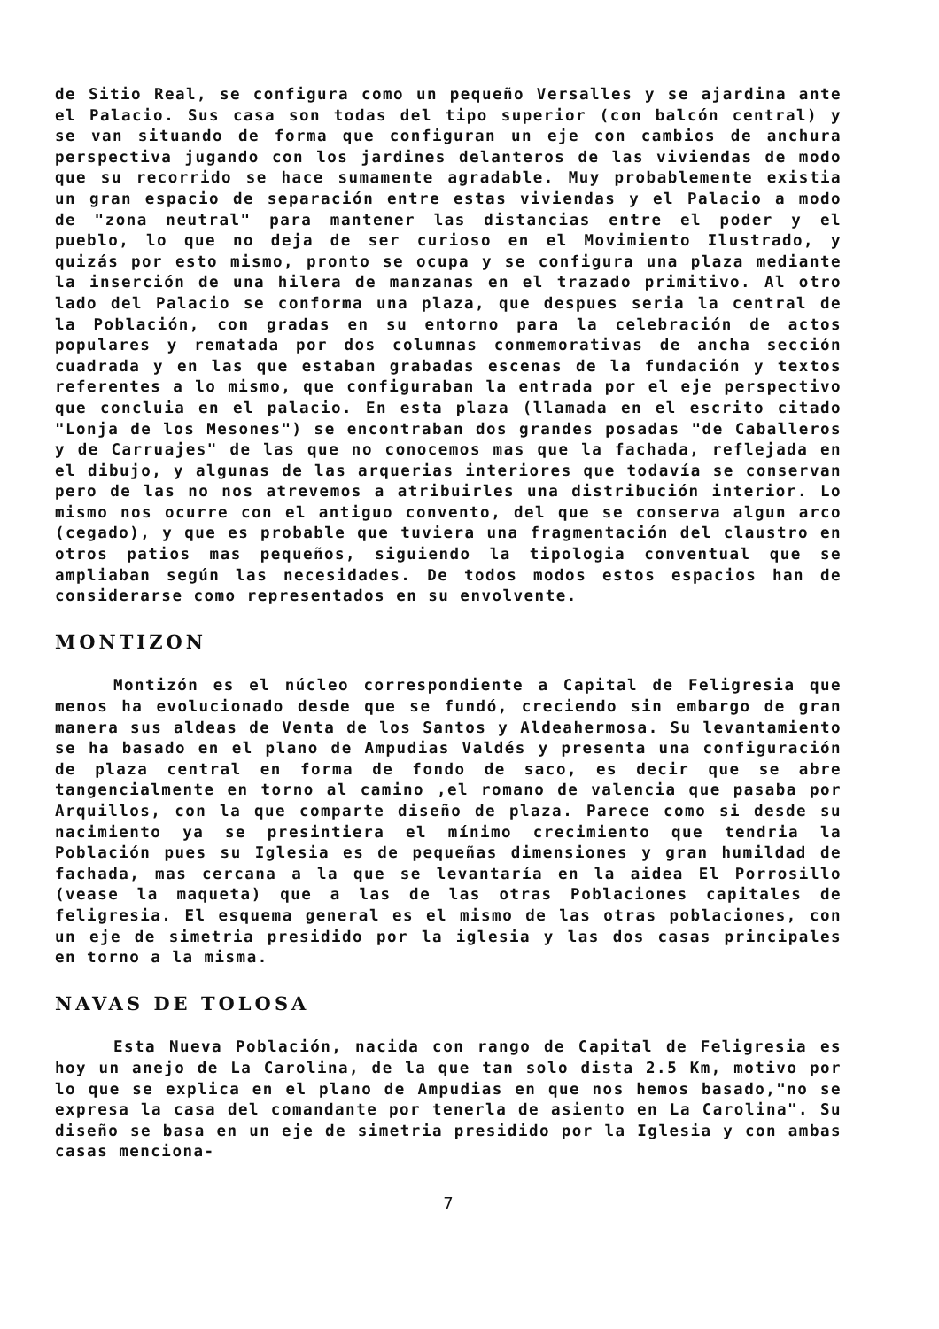de Sitio Real, se configura como un pequeño Versalles y se ajardina ante el Palacio. Sus casa son todas del tipo superior (con balcón central) y se van situando de forma que configuran un eje con cambios de anchura perspectiva jugando con los jardines delanteros de las viviendas de modo que su recorrido se hace sumamente agradable. Muy probablemente existia un gran espacio de separación entre estas viviendas y el Palacio a modo de "zona neutral" para mantener las distancias entre el poder y el pueblo, lo que no deja de ser curioso en el Movimiento Ilustrado, y quizás por esto mismo, pronto se ocupa y se configura una plaza mediante la inserción de una hilera de manzanas en el trazado primitivo. Al otro lado del Palacio se conforma una plaza, que despues seria la central de la Población, con gradas en su entorno para la celebración de actos populares y rematada por dos columnas conmemorativas de ancha sección cuadrada y en las que estaban grabadas escenas de la fundación y textos referentes a lo mismo, que configuraban la entrada por el eje perspectivo que concluia en el palacio. En esta plaza (llamada en el escrito citado "Lonja de los Mesones") se encontraban dos grandes posadas "de Caballeros y de Carruajes" de las que no conocemos mas que la fachada, reflejada en el dibujo, y algunas de las arquerias interiores que todavía se conservan pero de las no nos atrevemos a atribuirles una distribución interior. Lo mismo nos ocurre con el antiguo convento, del que se conserva algun arco (cegado), y que es probable que tuviera una fragmentación del claustro en otros patios mas pequeños, siguiendo la tipologia conventual que se ampliaban según las necesidades. De todos modos estos espacios han de considerarse como representados en su envolvente.
MONTIZON
Montizón es el núcleo correspondiente a Capital de Feligresia que menos ha evolucionado desde que se fundó, creciendo sin embargo de gran manera sus aldeas de Venta de los Santos y Aldeahermosa. Su levantamiento se ha basado en el plano de Ampudias Valdés y presenta una configuración de plaza central en forma de fondo de saco, es decir que se abre tangencialmente en torno al camino ,el romano de valencia que pasaba por Arquillos, con la que comparte diseño de plaza. Parece como si desde su nacimiento ya se presintiera el mínimo crecimiento que tendria la Población pues su Iglesia es de pequeñas dimensiones y gran humildad de fachada, mas cercana a la que se levantaría en la aidea El Porrosillo (vease la maqueta) que a las de las otras Poblaciones capitales de feligresia. El esquema general es el mismo de las otras poblaciones, con un eje de simetria presidido por la iglesia y las dos casas principales en torno a la misma.
NAVAS DE TOLOSA
Esta Nueva Población, nacida con rango de Capital de Feligresia es hoy un anejo de La Carolina, de la que tan solo dista 2.5 Km, motivo por lo que se explica en el plano de Ampudias en que nos hemos basado,"no se expresa la casa del comandante por tenerla de asiento en La Carolina". Su diseño se basa en un eje de simetria presidido por la Iglesia y con ambas casas menciona-
7